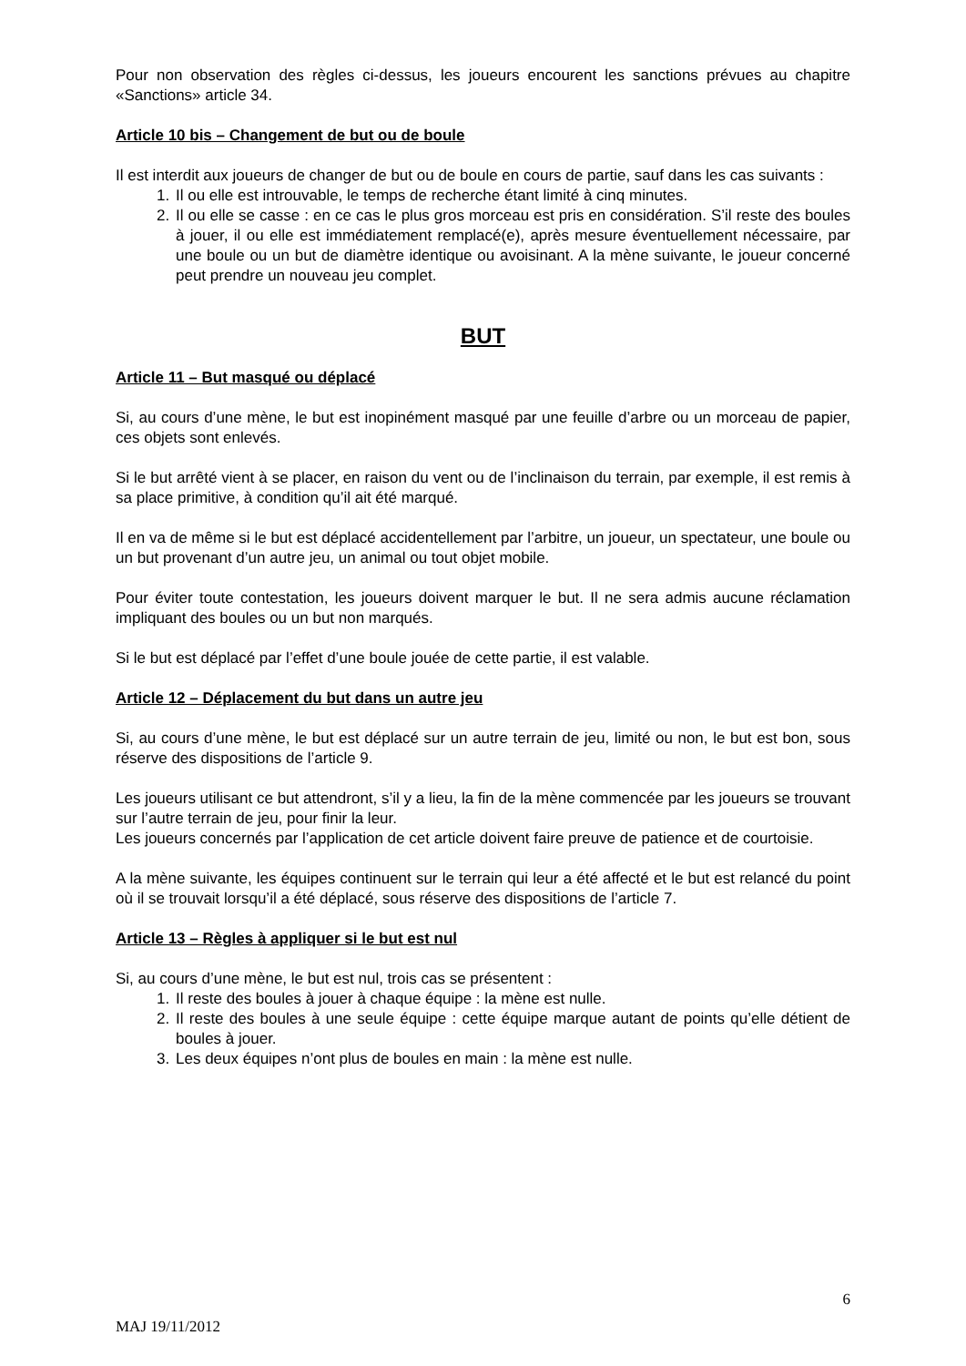Pour non observation des règles ci-dessus, les joueurs encourent les sanctions prévues au chapitre «Sanctions» article 34.
Article 10 bis – Changement de but ou de boule
Il est interdit aux joueurs de changer de but ou de boule en cours de partie, sauf dans les cas suivants :
1. Il ou elle est introuvable, le temps de recherche étant limité à cinq minutes.
2. Il ou elle se casse : en ce cas le plus gros morceau est pris en considération. S’il reste des boules à jouer, il ou elle est immédiatement remplacé(e), après mesure éventuellement nécessaire, par une boule ou un but de diamètre identique ou avoisinant. A la mène suivante, le joueur concerné peut prendre un nouveau jeu complet.
BUT
Article 11 – But masqué ou déplacé
Si, au cours d’une mène, le but est inopinément masqué par une feuille d’arbre ou un morceau de papier, ces objets sont enlevés.
Si le but arrêté vient à se placer, en raison du vent ou de l’inclinaison du terrain, par exemple, il est remis à sa place primitive, à condition qu’il ait été marqué.
Il en va de même si le but est déplacé accidentellement par l’arbitre, un joueur, un spectateur, une boule ou un but provenant d’un autre jeu, un animal ou tout objet mobile.
Pour éviter toute contestation, les joueurs doivent marquer le but. Il ne sera admis aucune réclamation impliquant des boules ou un but non marqués.
Si le but est déplacé par l’effet d’une boule jouée de cette partie, il est valable.
Article 12 – Déplacement du but dans un autre jeu
Si, au cours d’une mène, le but est déplacé sur un autre terrain de jeu, limité ou non, le but est bon, sous réserve des dispositions de l’article 9.
Les joueurs utilisant ce but attendront, s’il y a lieu, la fin de la mène commencée par les joueurs se trouvant sur l’autre terrain de jeu, pour finir la leur.
Les joueurs concernés par l’application de cet article doivent faire preuve de patience et de courtoisie.
A la mène suivante, les équipes continuent sur le terrain qui leur a été affecté et le but est relancé du point où il se trouvait lorsqu’il a été déplacé, sous réserve des dispositions de l’article 7.
Article 13 – Règles à appliquer si le but est nul
Si, au cours d’une mène, le but est nul, trois cas se présentent :
1. Il reste des boules à jouer à chaque équipe : la mène est nulle.
2. Il reste des boules à une seule équipe : cette équipe marque autant de points qu’elle détient de boules à jouer.
3. Les deux équipes n’ont plus de boules en main : la mène est nulle.
6
MAJ 19/11/2012